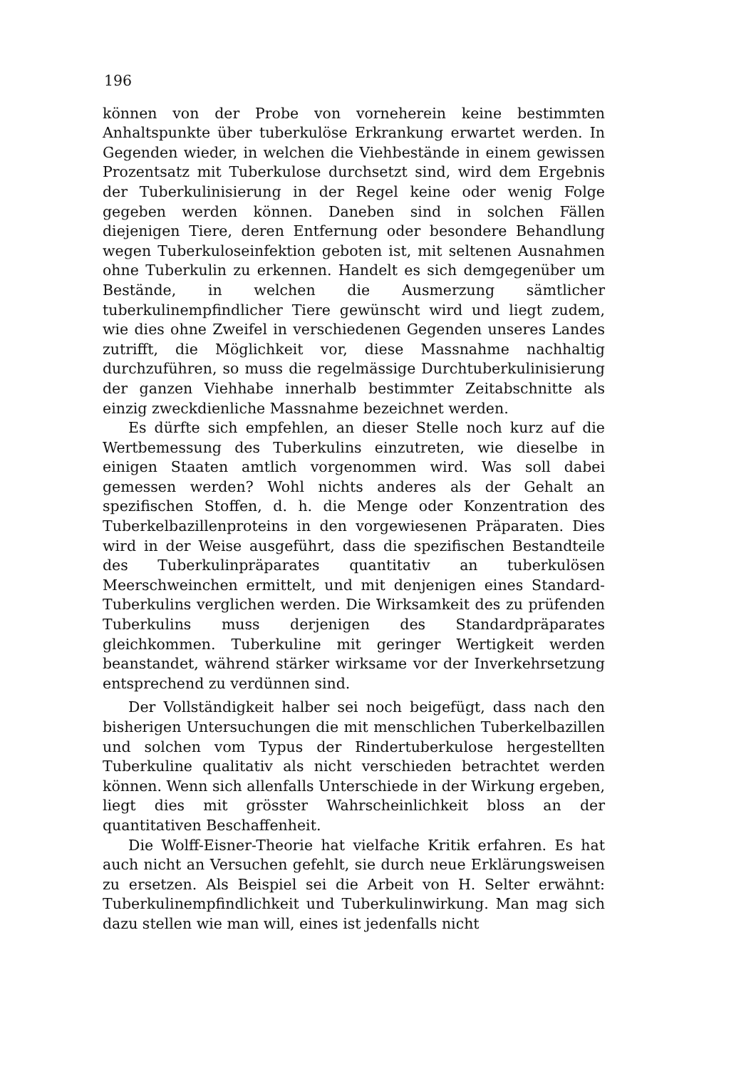196
können von der Probe von vorneherein keine bestimmten Anhaltspunkte über tuberkulöse Erkrankung erwartet werden. In Gegenden wieder, in welchen die Viehbestände in einem gewissen Prozentsatz mit Tuberkulose durchsetzt sind, wird dem Ergebnis der Tuberkulinisierung in der Regel keine oder wenig Folge gegeben werden können. Daneben sind in solchen Fällen diejenigen Tiere, deren Entfernung oder besondere Behandlung wegen Tuberkuloseinfektion geboten ist, mit seltenen Ausnahmen ohne Tuberkulin zu erkennen. Handelt es sich demgegenüber um Bestände, in welchen die Ausmerzung sämtlicher tuberkulinempfindlicher Tiere gewünscht wird und liegt zudem, wie dies ohne Zweifel in verschiedenen Gegenden unseres Landes zutrifft, die Möglichkeit vor, diese Massnahme nachhaltig durchzuführen, so muss die regelmässige Durchtuberkulinisierung der ganzen Viehhabe innerhalb bestimmter Zeitabschnitte als einzig zweckdienliche Massnahme bezeichnet werden.
Es dürfte sich empfehlen, an dieser Stelle noch kurz auf die Wertbemessung des Tuberkulins einzutreten, wie dieselbe in einigen Staaten amtlich vorgenommen wird. Was soll dabei gemessen werden? Wohl nichts anderes als der Gehalt an spezifischen Stoffen, d. h. die Menge oder Konzentration des Tuberkelbazillenproteins in den vorgewiesenen Präparaten. Dies wird in der Weise ausgeführt, dass die spezifischen Bestandteile des Tuberkulinpräparates quantitativ an tuberkulösen Meerschweinchen ermittelt, und mit denjenigen eines Standard-Tuberkulins verglichen werden. Die Wirksamkeit des zu prüfenden Tuberkulins muss derjenigen des Standardpräparates gleichkommen. Tuberkuline mit geringer Wertigkeit werden beanstandet, während stärker wirksame vor der Inverkehrsetzung entsprechend zu verdünnen sind.
Der Vollständigkeit halber sei noch beigefügt, dass nach den bisherigen Untersuchungen die mit menschlichen Tuberkelbazillen und solchen vom Typus der Rindertuberkulose hergestellten Tuberkuline qualitativ als nicht verschieden betrachtet werden können. Wenn sich allenfalls Unterschiede in der Wirkung ergeben, liegt dies mit grösster Wahrscheinlichkeit bloss an der quantitativen Beschaffenheit.
Die Wolff-Eisner-Theorie hat vielfache Kritik erfahren. Es hat auch nicht an Versuchen gefehlt, sie durch neue Erklärungsweisen zu ersetzen. Als Beispiel sei die Arbeit von H. Selter erwähnt: Tuberkulinempfindlichkeit und Tuberkulinwirkung. Man mag sich dazu stellen wie man will, eines ist jedenfalls nicht